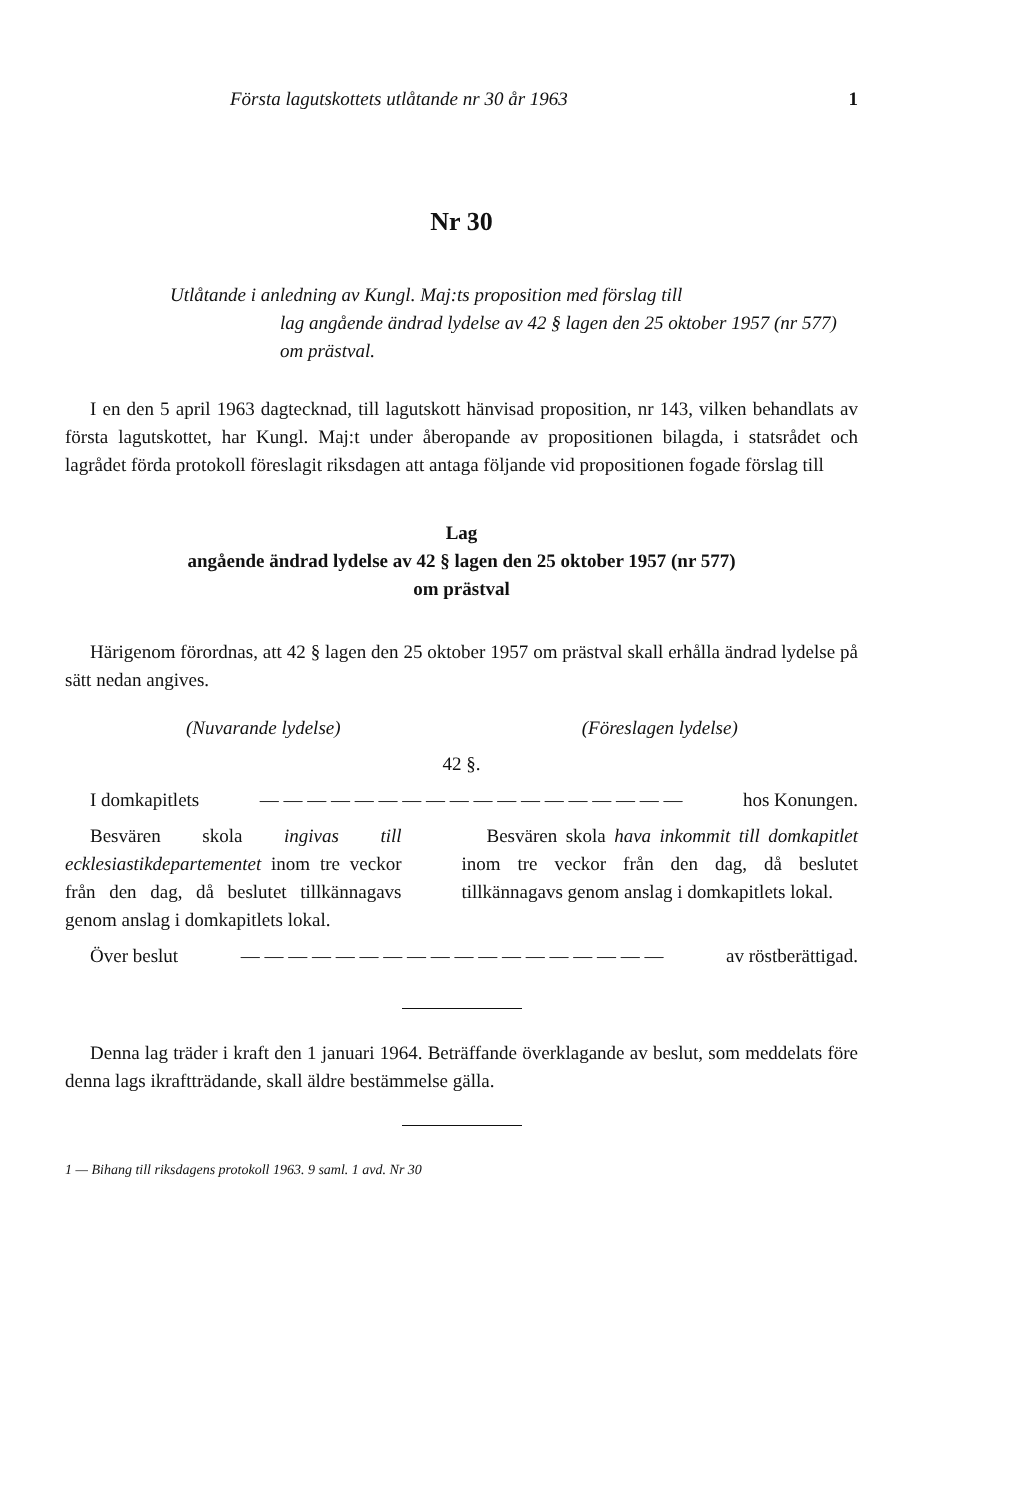Första lagutskottets utlåtande nr 30 år 1963 1
Nr 30
Utlåtande i anledning av Kungl. Maj:ts proposition med förslag till
lag angående ändrad lydelse av 42 § lagen den 25 oktober 1957 (nr 577) om prästval.
I en den 5 april 1963 dagtecknad, till lagutskott hänvisad proposition, nr 143, vilken behandlats av första lagutskottet, har Kungl. Maj:t under åberopande av propositionen bilagda, i statsrådet och lagrådet förda protokoll föreslagit riksdagen att antaga följande vid propositionen fogade förslag till
Lag
angående ändrad lydelse av 42 § lagen den 25 oktober 1957 (nr 577)
om prästval
Härigenom förordnas, att 42 § lagen den 25 oktober 1957 om prästval skall erhålla ändrad lydelse på sätt nedan angives.
| (Nuvarande lydelse) | (Föreslagen lydelse) |
| 42 §. | |
| I domkapitlets — — — — — — — — — — — — — — — — — — hos Konungen. | |
| Besvären skola ingivas till ecklesiastikdepartementet inom tre veckor från den dag, då beslutet tillkännagavs genom anslag i domkapitlets lokal. | Besvären skola hava inkommit till domkapitlet inom tre veckor från den dag, då beslutet tillkännagavs genom anslag i domkapitlets lokal. |
| Över beslut — — — — — — — — — — — — — — — — — — av röstberättigad. | |
Denna lag träder i kraft den 1 januari 1964. Beträffande överklagande av beslut, som meddelats före denna lags ikraftträdande, skall äldre bestämmelse gälla.
1 — Bihang till riksdagens protokoll 1963. 9 saml. 1 avd. Nr 30